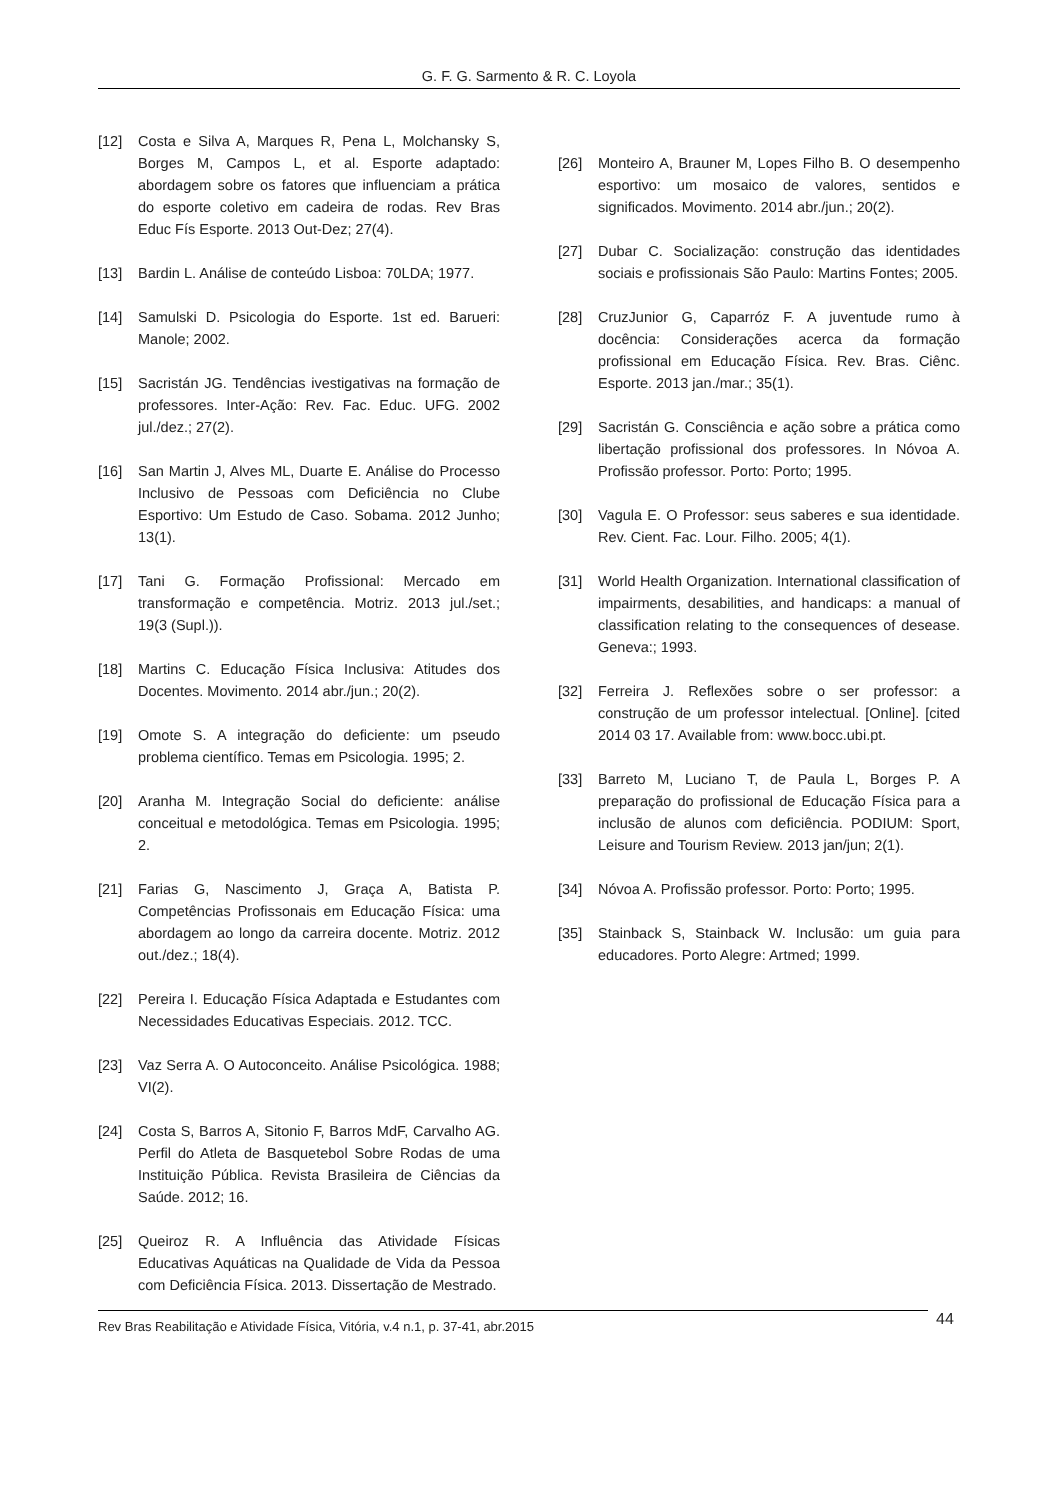G. F. G. Sarmento & R. C. Loyola
[12] Costa e Silva A, Marques R, Pena L, Molchansky S, Borges M, Campos L, et al. Esporte adaptado: abordagem sobre os fatores que influenciam a prática do esporte coletivo em cadeira de rodas. Rev Bras Educ Fís Esporte. 2013 Out-Dez; 27(4).
[13] Bardin L. Análise de conteúdo Lisboa: 70LDA; 1977.
[14] Samulski D. Psicologia do Esporte. 1st ed. Barueri: Manole; 2002.
[15] Sacristán JG. Tendências ivestigativas na formação de professores. Inter-Ação: Rev. Fac. Educ. UFG. 2002 jul./dez.; 27(2).
[16] San Martin J, Alves ML, Duarte E. Análise do Processo Inclusivo de Pessoas com Deficiência no Clube Esportivo: Um Estudo de Caso. Sobama. 2012 Junho; 13(1).
[17] Tani G. Formação Profissional: Mercado em transformação e competência. Motriz. 2013 jul./set.; 19(3 (Supl.)).
[18] Martins C. Educação Física Inclusiva: Atitudes dos Docentes. Movimento. 2014 abr./jun.; 20(2).
[19] Omote S. A integração do deficiente: um pseudo problema científico. Temas em Psicologia. 1995; 2.
[20] Aranha M. Integração Social do deficiente: análise conceitual e metodológica. Temas em Psicologia. 1995; 2.
[21] Farias G, Nascimento J, Graça A, Batista P. Competências Profissonais em Educação Física: uma abordagem ao longo da carreira docente. Motriz. 2012 out./dez.; 18(4).
[22] Pereira I. Educação Física Adaptada e Estudantes com Necessidades Educativas Especiais. 2012. TCC.
[23] Vaz Serra A. O Autoconceito. Análise Psicológica. 1988; VI(2).
[24] Costa S, Barros A, Sitonio F, Barros MdF, Carvalho AG. Perfil do Atleta de Basquetebol Sobre Rodas de uma Instituição Pública. Revista Brasileira de Ciências da Saúde. 2012; 16.
[25] Queiroz R. A Influência das Atividade Físicas Educativas Aquáticas na Qualidade de Vida da Pessoa com Deficiência Física. 2013. Dissertação de Mestrado.
[26] Monteiro A, Brauner M, Lopes Filho B. O desempenho esportivo: um mosaico de valores, sentidos e significados. Movimento. 2014 abr./jun.; 20(2).
[27] Dubar C. Socialização: construção das identidades sociais e profissionais São Paulo: Martins Fontes; 2005.
[28] CruzJunior G, Caparróz F. A juventude rumo à docência: Considerações acerca da formação profissional em Educação Física. Rev. Bras. Ciênc. Esporte. 2013 jan./mar.; 35(1).
[29] Sacristán G. Consciência e ação sobre a prática como libertação profissional dos professores. In Nóvoa A. Profissão professor. Porto: Porto; 1995.
[30] Vagula E. O Professor: seus saberes e sua identidade. Rev. Cient. Fac. Lour. Filho. 2005; 4(1).
[31] World Health Organization. International classification of impairments, desabilities, and handicaps: a manual of classification relating to the consequences of desease. Geneva:; 1993.
[32] Ferreira J. Reflexões sobre o ser professor: a construção de um professor intelectual. [Online]. [cited 2014 03 17. Available from: www.bocc.ubi.pt.
[33] Barreto M, Luciano T, de Paula L, Borges P. A preparação do profissional de Educação Física para a inclusão de alunos com deficiência. PODIUM: Sport, Leisure and Tourism Review. 2013 jan/jun; 2(1).
[34] Nóvoa A. Profissão professor. Porto: Porto; 1995.
[35] Stainback S, Stainback W. Inclusão: um guia para educadores. Porto Alegre: Artmed; 1999.
Rev Bras Reabilitação e Atividade Física, Vitória, v.4 n.1, p. 37-41, abr.2015 44